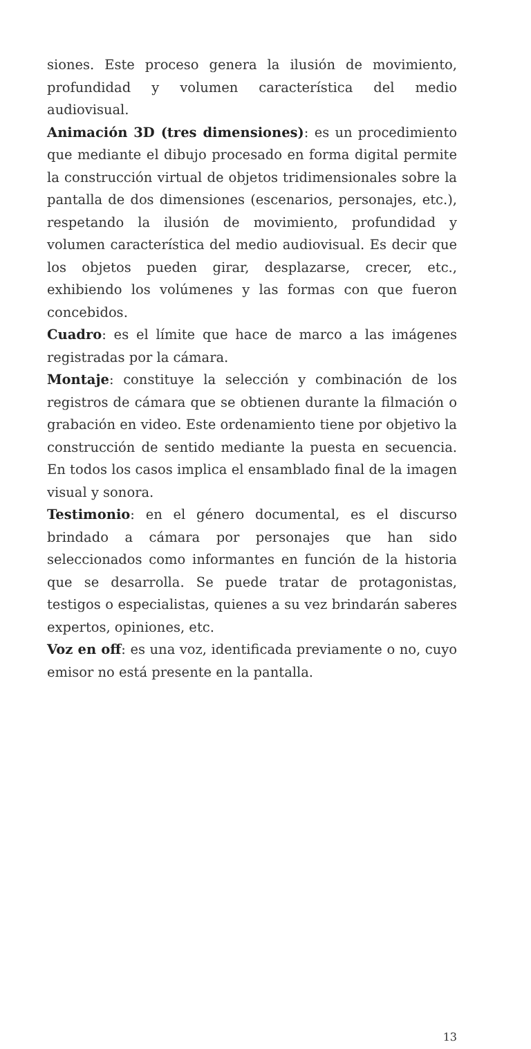siones. Este proceso genera la ilusión de movimiento, profundidad y volumen característica del medio audiovisual.
Animación 3D (tres dimensiones): es un procedimiento que mediante el dibujo procesado en forma digital permite la construcción virtual de objetos tridimensionales sobre la pantalla de dos dimensiones (escenarios, personajes, etc.), respetando la ilusión de movimiento, profundidad y volumen característica del medio audiovisual. Es decir que los objetos pueden girar, desplazarse, crecer, etc., exhibiendo los volúmenes y las formas con que fueron concebidos.
Cuadro: es el límite que hace de marco a las imágenes registradas por la cámara.
Montaje: constituye la selección y combinación de los registros de cámara que se obtienen durante la filmación o grabación en video. Este ordenamiento tiene por objetivo la construcción de sentido mediante la puesta en secuencia. En todos los casos implica el ensamblado final de la imagen visual y sonora.
Testimonio: en el género documental, es el discurso brindado a cámara por personajes que han sido seleccionados como informantes en función de la historia que se desarrolla. Se puede tratar de protagonistas, testigos o especialistas, quienes a su vez brindarán saberes expertos, opiniones, etc.
Voz en off: es una voz, identificada previamente o no, cuyo emisor no está presente en la pantalla.
13